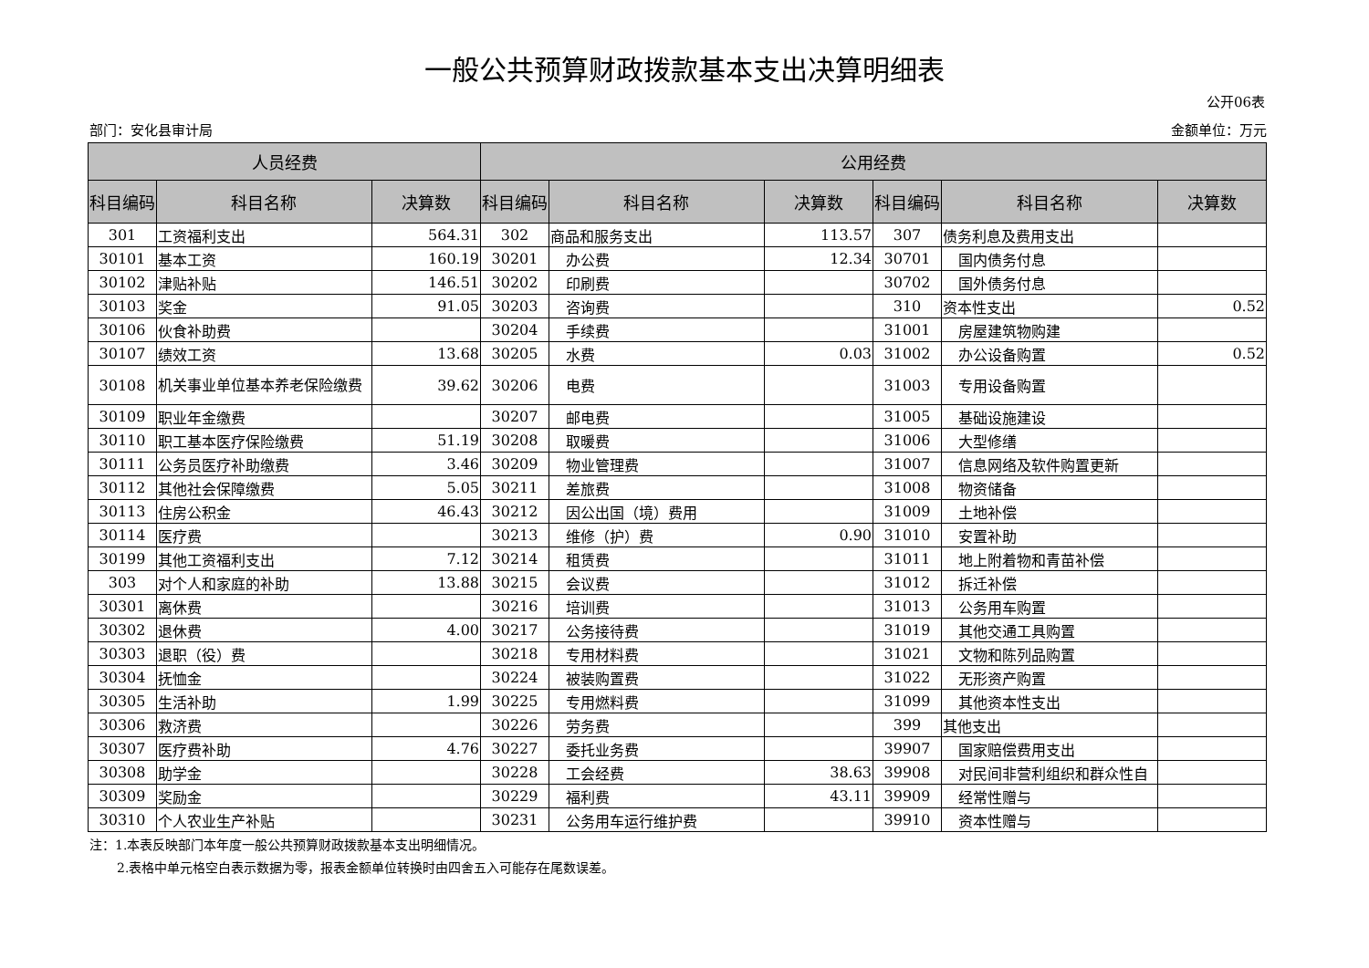一般公共预算财政拨款基本支出决算明细表
公开06表
部门：安化县审计局 金额单位：万元
| 人员经费 | | | 公用经费 | | | | | |
| --- | --- | --- | --- | --- | --- | --- | --- | --- |
| 科目编码 | 科目名称 | 决算数 | 科目编码 | 科目名称 | 决算数 | 科目编码 | 科目名称 | 决算数 |
| 301 | 工资福利支出 | 564.31 | 302 | 商品和服务支出 | 113.57 | 307 | 债务利息及费用支出 | |
| 30101 | 基本工资 | 160.19 | 30201 | 办公费 | 12.34 | 30701 | 国内债务付息 | |
| 30102 | 津贴补贴 | 146.51 | 30202 | 印刷费 | | 30702 | 国外债务付息 | |
| 30103 | 奖金 | 91.05 | 30203 | 咨询费 | | 310 | 资本性支出 | 0.52 |
| 30106 | 伙食补助费 | | 30204 | 手续费 | | 31001 | 房屋建筑物购建 | |
| 30107 | 绩效工资 | 13.68 | 30205 | 水费 | 0.03 | 31002 | 办公设备购置 | 0.52 |
| 30108 | 机关事业单位基本养老保险缴费 | 39.62 | 30206 | 电费 | | 31003 | 专用设备购置 | |
| 30109 | 职业年金缴费 | | 30207 | 邮电费 | | 31005 | 基础设施建设 | |
| 30110 | 职工基本医疗保险缴费 | 51.19 | 30208 | 取暖费 | | 31006 | 大型修缮 | |
| 30111 | 公务员医疗补助缴费 | 3.46 | 30209 | 物业管理费 | | 31007 | 信息网络及软件购置更新 | |
| 30112 | 其他社会保障缴费 | 5.05 | 30211 | 差旅费 | | 31008 | 物资储备 | |
| 30113 | 住房公积金 | 46.43 | 30212 | 因公出国（境）费用 | | 31009 | 土地补偿 | |
| 30114 | 医疗费 | | 30213 | 维修（护）费 | 0.90 | 31010 | 安置补助 | |
| 30199 | 其他工资福利支出 | 7.12 | 30214 | 租赁费 | | 31011 | 地上附着物和青苗补偿 | |
| 303 | 对个人和家庭的补助 | 13.88 | 30215 | 会议费 | | 31012 | 拆迁补偿 | |
| 30301 | 离休费 | | 30216 | 培训费 | | 31013 | 公务用车购置 | |
| 30302 | 退休费 | 4.00 | 30217 | 公务接待费 | | 31019 | 其他交通工具购置 | |
| 30303 | 退职（役）费 | | 30218 | 专用材料费 | | 31021 | 文物和陈列品购置 | |
| 30304 | 抚恤金 | | 30224 | 被装购置费 | | 31022 | 无形资产购置 | |
| 30305 | 生活补助 | 1.99 | 30225 | 专用燃料费 | | 31099 | 其他资本性支出 | |
| 30306 | 救济费 | | 30226 | 劳务费 | | 399 | 其他支出 | |
| 30307 | 医疗费补助 | 4.76 | 30227 | 委托业务费 | | 39907 | 国家赔偿费用支出 | |
| 30308 | 助学金 | | 30228 | 工会经费 | 38.63 | 39908 | 对民间非营利组织和群众性自 | |
| 30309 | 奖励金 | | 30229 | 福利费 | 43.11 | 39909 | 经常性赠与 | |
| 30310 | 个人农业生产补贴 | | 30231 | 公务用车运行维护费 | | 39910 | 资本性赠与 | |
注：1.本表反映部门本年度一般公共预算财政拨款基本支出明细情况。
2.表格中单元格空白表示数据为零，报表金额单位转换时由四舍五入可能存在尾数误差。